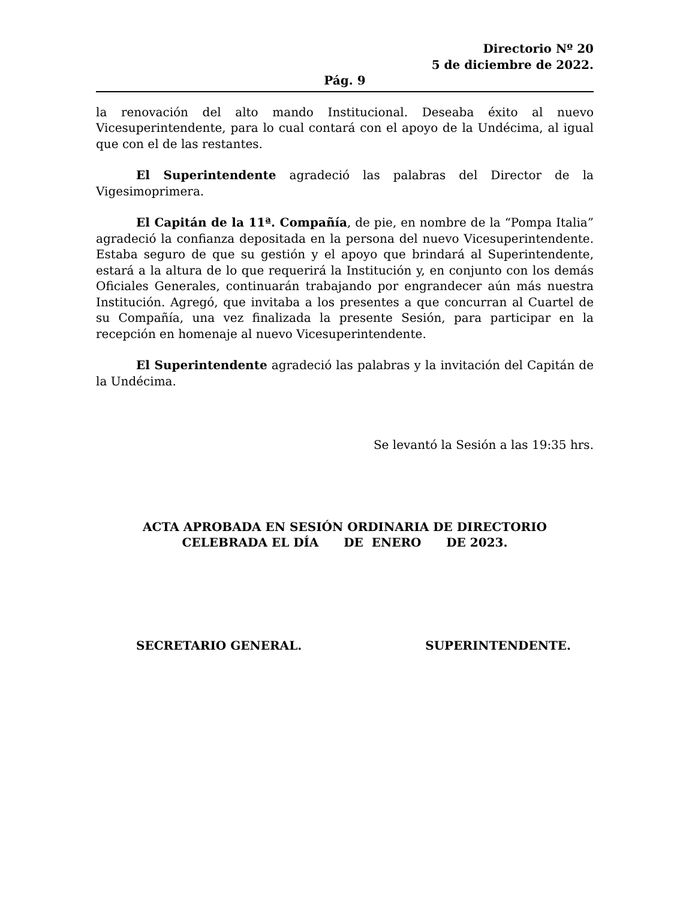Directorio Nº 20
5 de diciembre de 2022.
Pág. 9
la renovación del alto mando Institucional. Deseaba éxito al nuevo Vicesuperintendente, para lo cual contará con el apoyo de la Undécima, al igual que con el de las restantes.
El Superintendente agradeció las palabras del Director de la Vigesimoprimera.
El Capitán de la 11ª. Compañía, de pie, en nombre de la “Pompa Italia” agradeció la confianza depositada en la persona del nuevo Vicesuperintendente. Estaba seguro de que su gestión y el apoyo que brindará al Superintendente, estará a la altura de lo que requerirá la Institución y, en conjunto con los demás Oficiales Generales, continuarán trabajando por engrandecer aún más nuestra Institución. Agregó, que invitaba a los presentes a que concurran al Cuartel de su Compañía, una vez finalizada la presente Sesión, para participar en la recepción en homenaje al nuevo Vicesuperintendente.
El Superintendente agradeció las palabras y la invitación del Capitán de la Undécima.
Se levantó la Sesión a las 19:35 hrs.
ACTA APROBADA EN SESIÓN ORDINARIA DE DIRECTORIO
CELEBRADA EL DÍA DE ENERO DE 2023.
SECRETARIO GENERAL. SUPERINTENDENTE.